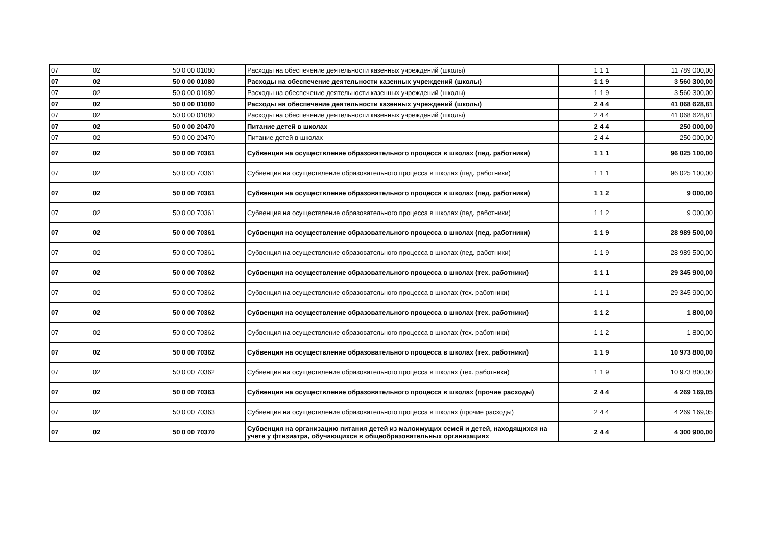| 07 | 02 | 50 0 00 01080 | Расходы на обеспечение деятельности казенных учреждений (школы) | 1 1 1 | 11 789 000,00 |
| 07 | 02 | 50 0 00 01080 | Расходы на обеспечение деятельности казенных учреждений (школы) | 1 1 9 | 3 560 300,00 |
| 07 | 02 | 50 0 00 01080 | Расходы на обеспечение деятельности казенных учреждений (школы) | 1 1 9 | 3 560 300,00 |
| 07 | 02 | 50 0 00 01080 | Расходы на обеспечение деятельности казенных учреждений (школы) | 2 4 4 | 41 068 628,81 |
| 07 | 02 | 50 0 00 01080 | Расходы на обеспечение деятельности казенных учреждений (школы) | 2 4 4 | 41 068 628,81 |
| 07 | 02 | 50 0 00 20470 | Питание детей в школах | 2 4 4 | 250 000,00 |
| 07 | 02 | 50 0 00 20470 | Питание детей в школах | 2 4 4 | 250 000,00 |
| 07 | 02 | 50 0 00 70361 | Субвенция на осуществление образовательного процесса в школах (пед. работники) | 1 1 1 | 96 025 100,00 |
| 07 | 02 | 50 0 00 70361 | Субвенция на осуществление образовательного процесса в школах (пед. работники) | 1 1 1 | 96 025 100,00 |
| 07 | 02 | 50 0 00 70361 | Субвенция на осуществление образовательного процесса в школах (пед. работники) | 1 1 2 | 9 000,00 |
| 07 | 02 | 50 0 00 70361 | Субвенция на осуществление образовательного процесса в школах (пед. работники) | 1 1 2 | 9 000,00 |
| 07 | 02 | 50 0 00 70361 | Субвенция на осуществление образовательного процесса в школах (пед. работники) | 1 1 9 | 28 989 500,00 |
| 07 | 02 | 50 0 00 70361 | Субвенция на осуществление образовательного процесса в школах (пед. работники) | 1 1 9 | 28 989 500,00 |
| 07 | 02 | 50 0 00 70362 | Субвенция на осуществление образовательного процесса в школах (тех. работники) | 1 1 1 | 29 345 900,00 |
| 07 | 02 | 50 0 00 70362 | Субвенция на осуществление образовательного процесса в школах (тех. работники) | 1 1 1 | 29 345 900,00 |
| 07 | 02 | 50 0 00 70362 | Субвенция на осуществление образовательного процесса в школах (тех. работники) | 1 1 2 | 1 800,00 |
| 07 | 02 | 50 0 00 70362 | Субвенция на осуществление образовательного процесса в школах (тех. работники) | 1 1 2 | 1 800,00 |
| 07 | 02 | 50 0 00 70362 | Субвенция на осуществление образовательного процесса в школах (тех. работники) | 1 1 9 | 10 973 800,00 |
| 07 | 02 | 50 0 00 70362 | Субвенция на осуществление образовательного процесса в школах (тех. работники) | 1 1 9 | 10 973 800,00 |
| 07 | 02 | 50 0 00 70363 | Субвенция на осуществление образовательного процесса в школах (прочие расходы) | 2 4 4 | 4 269 169,05 |
| 07 | 02 | 50 0 00 70363 | Субвенция на осуществление образовательного процесса в школах (прочие расходы) | 2 4 4 | 4 269 169,05 |
| 07 | 02 | 50 0 00 70370 | Субвенция на организацию питания детей из малоимущих семей и детей, находящихся на учете у фтизиатра, обучающихся в общеобразовательных организациях | 2 4 4 | 4 300 900,00 |